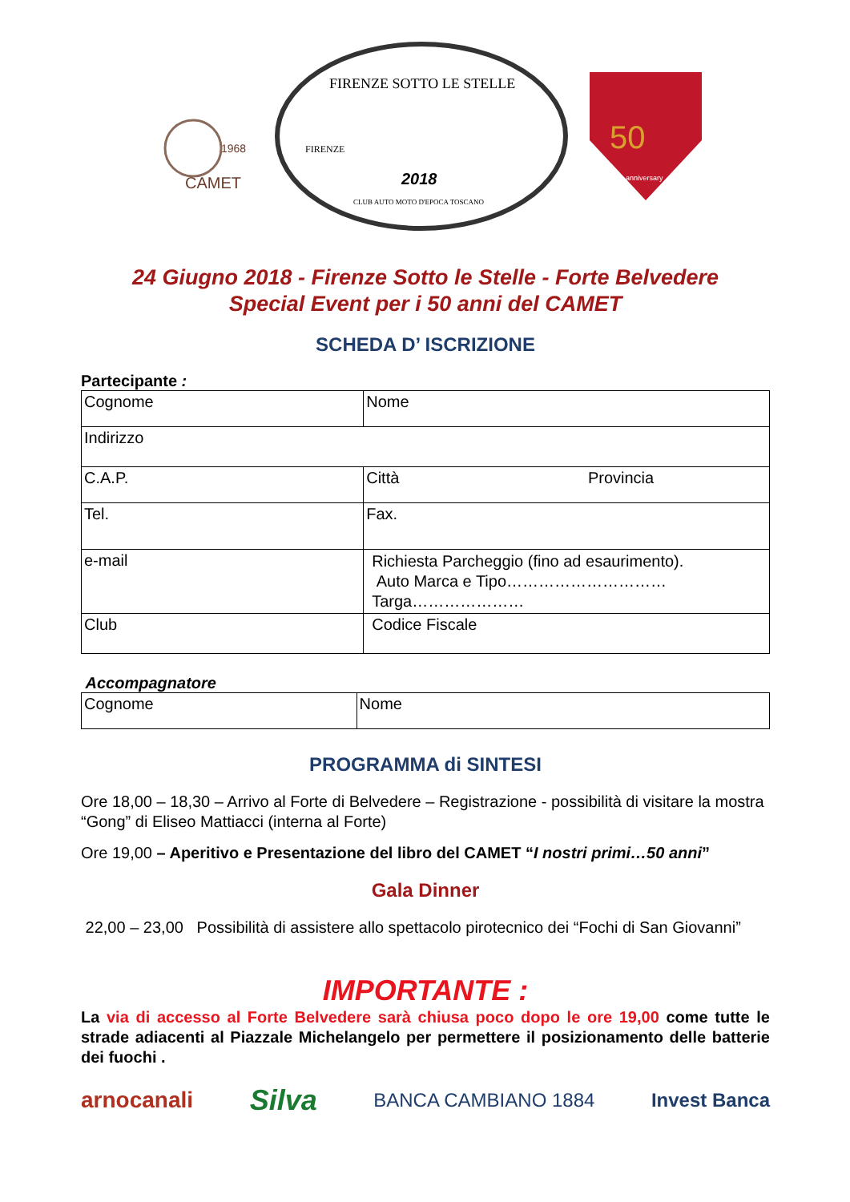CAMET
1968
FIRENZE SOTTO LE STELLE
2018
CLUB AUTO MOTO D'EPOCA TOSCANO
FIRENZE
50
anniversary
24 Giugno 2018 - Firenze Sotto le Stelle - Forte Belvedere
Special Event per i 50 anni del CAMET
SCHEDA D’ ISCRIZIONE
Partecipante :
| Cognome | Nome |
| Indirizzo | |
| C.A.P. | Città Provincia |
| Tel. | Fax. |
| e-mail | Richiesta Parcheggio (fino ad esaurimento). Auto Marca e Tipo………………………… Targa………………… |
| Club | Codice Fiscale |
Accompagnatore
| Cognome | Nome |
PROGRAMMA di SINTESI
Ore 18,00 – 18,30 – Arrivo al Forte di Belvedere – Registrazione - possibilità di visitare la mostra “Gong” di Eliseo Mattiacci (interna al Forte)
Ore 19,00 – Aperitivo e Presentazione del libro del CAMET “I nostri primi…50 anni”
Gala Dinner
22,00 – 23,00 Possibilità di assistere allo spettacolo pirotecnico dei “Fochi di San Giovanni”
IMPORTANTE :
La via di accesso al Forte Belvedere sarà chiusa poco dopo le ore 19,00 come tutte le strade adiacenti al Piazzale Michelangelo per permettere il posizionamento delle batterie dei fuochi .
arnocanali Silva BANCA CAMBIANO 1884 Invest Banca